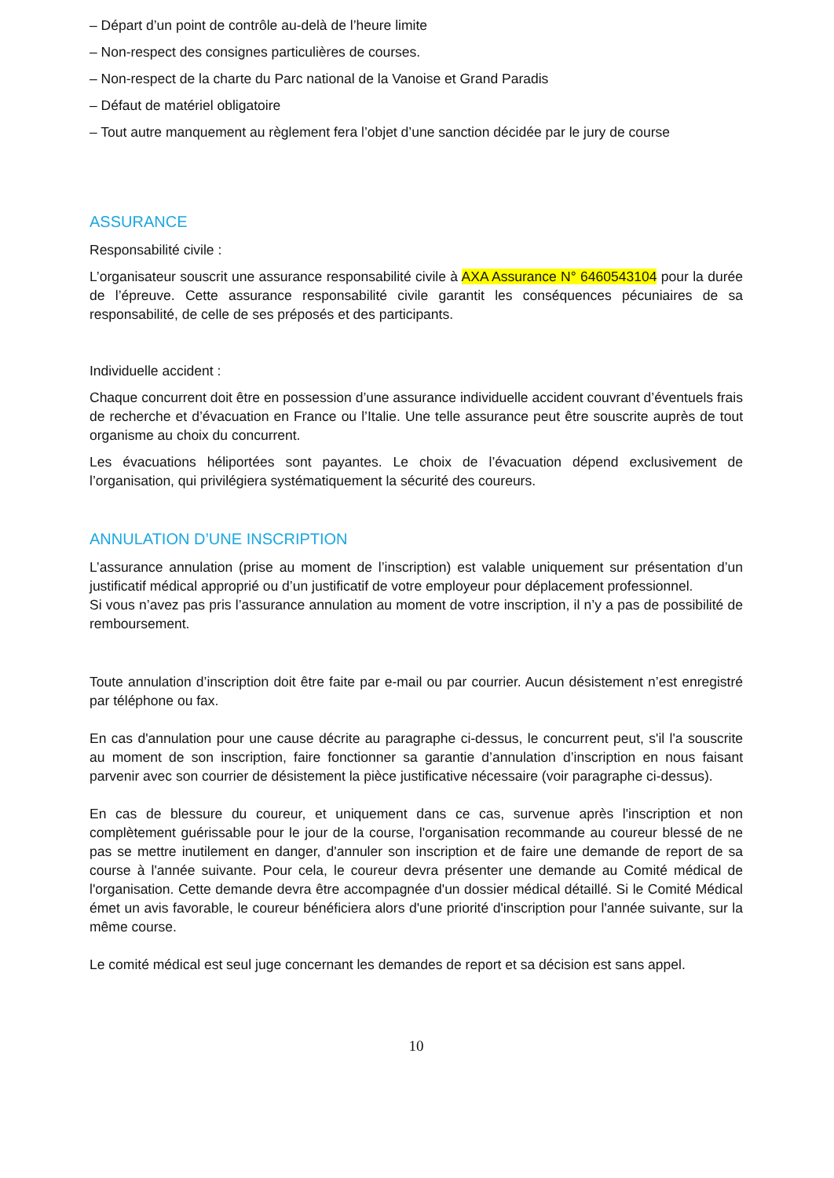– Départ d’un point de contrôle au-delà de l’heure limite
– Non-respect des consignes particulières de courses.
– Non-respect de la charte du Parc national de la Vanoise et Grand Paradis
– Défaut de matériel obligatoire
– Tout autre manquement au règlement fera l’objet d’une sanction décidée par le jury de course
ASSURANCE
Responsabilité civile :
L’organisateur souscrit une assurance responsabilité civile à AXA Assurance N° 6460543104 pour la durée de l’épreuve. Cette assurance responsabilité civile garantit les conséquences pécuniaires de sa responsabilité, de celle de ses préposés et des participants.
Individuelle accident :
Chaque concurrent doit être en possession d’une assurance individuelle accident couvrant d’éventuels frais de recherche et d’évacuation en France ou l’Italie. Une telle assurance peut être souscrite auprès de tout organisme au choix du concurrent.
Les évacuations héliportées sont payantes. Le choix de l’évacuation dépend exclusivement de l’organisation, qui privilégiera systématiquement la sécurité des coureurs.
ANNULATION D’UNE INSCRIPTION
L’assurance annulation (prise au moment de l’inscription) est valable uniquement sur présentation d’un justificatif médical approprié ou d’un justificatif de votre employeur pour déplacement professionnel.
Si vous n’avez pas pris l’assurance annulation au moment de votre inscription, il n’y a pas de possibilité de remboursement.
Toute annulation d’inscription doit être faite par e-mail ou par courrier. Aucun désistement n’est enregistré par téléphone ou fax.
En cas d'annulation pour une cause décrite au paragraphe ci-dessus, le concurrent peut, s'il l'a souscrite au moment de son inscription, faire fonctionner sa garantie d’annulation d’inscription en nous faisant parvenir avec son courrier de désistement la pièce justificative nécessaire (voir paragraphe ci-dessus).
En cas de blessure du coureur, et uniquement dans ce cas, survenue après l'inscription et non complètement guérissable pour le jour de la course, l'organisation recommande au coureur blessé de ne pas se mettre inutilement en danger, d'annuler son inscription et de faire une demande de report de sa course à l'année suivante. Pour cela, le coureur devra présenter une demande au Comité médical de l'organisation. Cette demande devra être accompagnée d'un dossier médical détaillé. Si le Comité Médical émet un avis favorable, le coureur bénéficiera alors d'une priorité d'inscription pour l'année suivante, sur la même course.
Le comité médical est seul juge concernant les demandes de report et sa décision est sans appel.
10